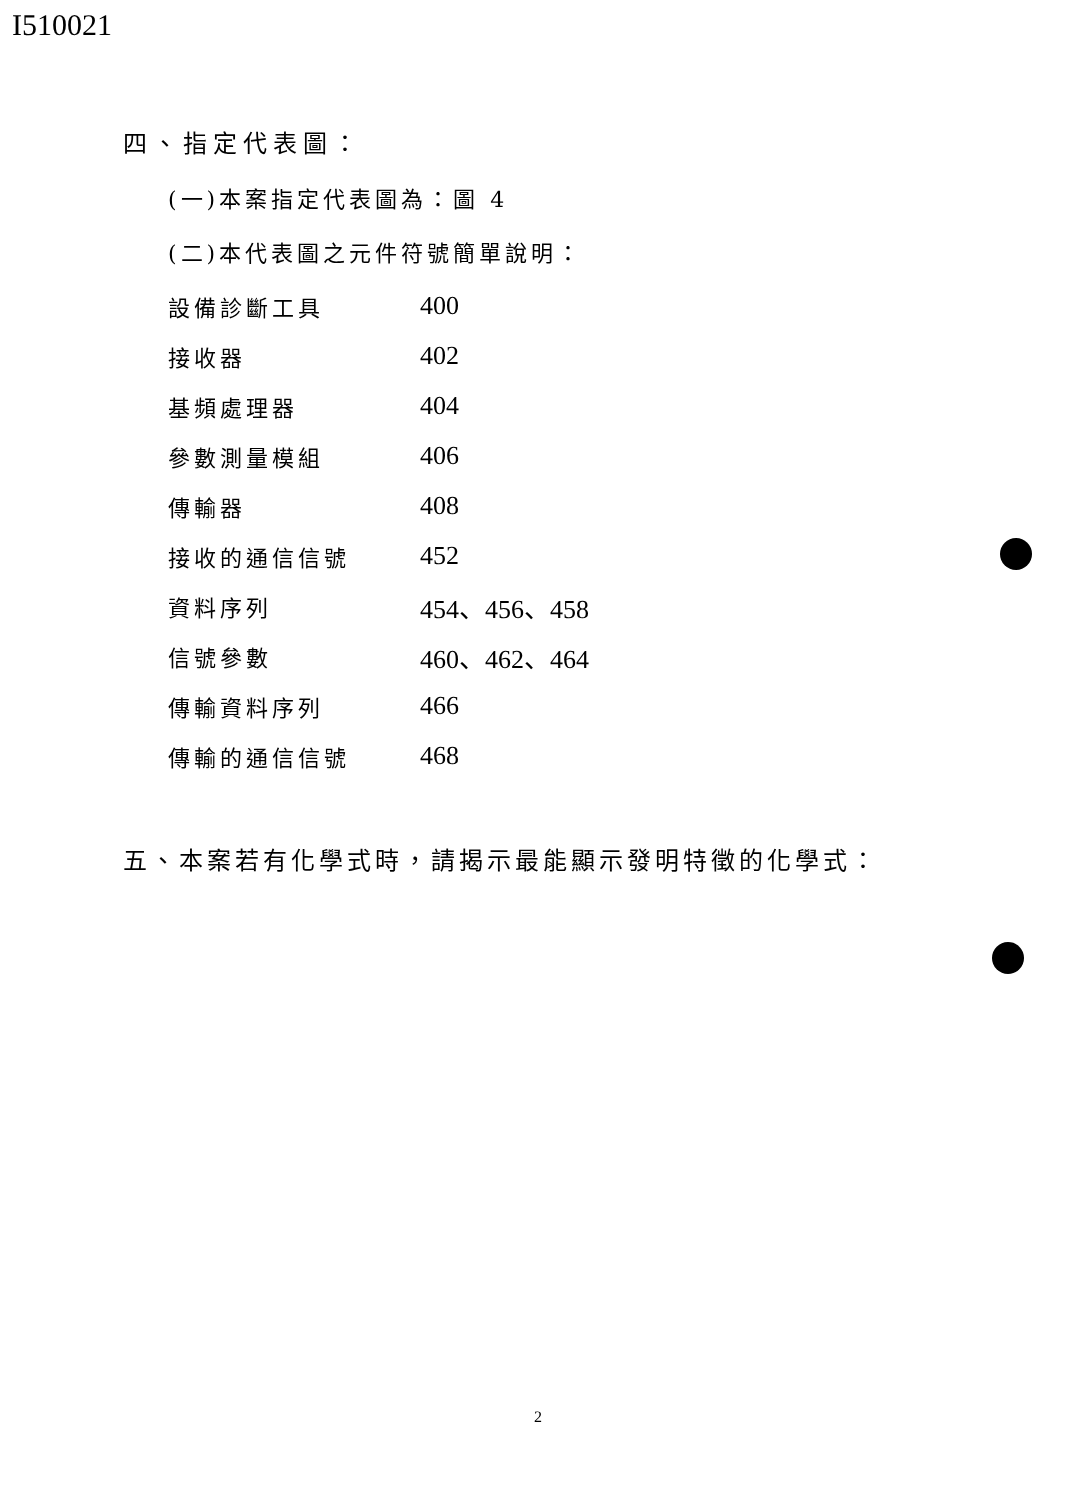I510021
四、指定代表圖：
(一)本案指定代表圖為：圖 4
(二)本代表圖之元件符號簡單說明：
| 設備診斷工具 | 400 |
| 接收器 | 402 |
| 基頻處理器 | 404 |
| 參數測量模組 | 406 |
| 傳輸器 | 408 |
| 接收的通信信號 | 452 |
| 資料序列 | 454、456、458 |
| 信號參數 | 460、462、464 |
| 傳輸資料序列 | 466 |
| 傳輸的通信信號 | 468 |
五、本案若有化學式時，請揭示最能顯示發明特徵的化學式：
2